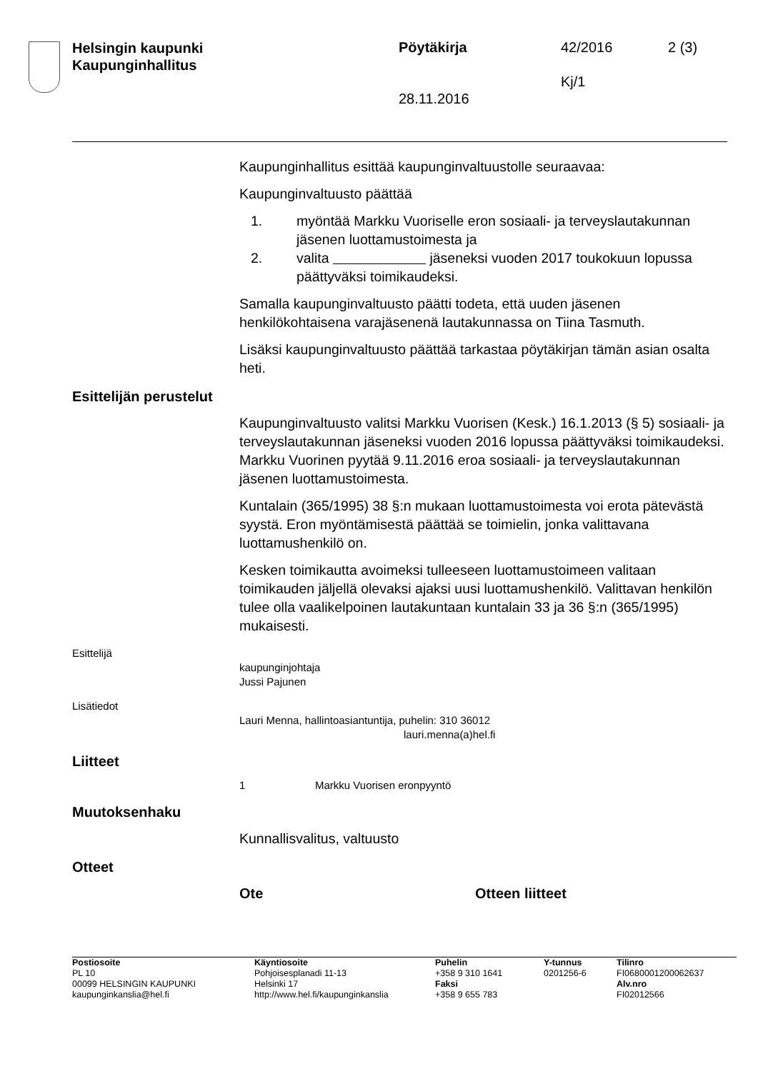Helsingin kaupunki
Kaupunginhallitus
Pöytäkirja 42/2016 2 (3)
Kj/1
28.11.2016
Kaupunginhallitus esittää kaupunginvaltuustolle seuraavaa:
Kaupunginvaltuusto päättää
1. myöntää Markku Vuoriselle eron sosiaali- ja terveyslautakunnan jäsenen luottamustoimesta ja
2. valita jäseneksi vuoden 2017 toukokuun lopussa päättyväksi toimikaudeksi.
Samalla kaupunginvaltuusto päätti todeta, että uuden jäsenen henkilökohtaisena varajäsenenä lautakunnassa on Tiina Tasmuth.
Lisäksi kaupunginvaltuusto päättää tarkastaa pöytäkirjan tämän asian osalta heti.
Esittelijän perustelut
Kaupunginvaltuusto valitsi Markku Vuorisen (Kesk.) 16.1.2013 (§ 5) sosiaali- ja terveyslautakunnan jäseneksi vuoden 2016 lopussa päättyväksi toimikaudeksi. Markku Vuorinen pyytää 9.11.2016 eroa sosiaali- ja terveyslautakunnan jäsenen luottamustoimesta.
Kuntalain (365/1995) 38 §:n mukaan luottamustoimesta voi erota pätevästä syystä. Eron myöntämisestä päättää se toimielin, jonka valittavana luottamushenkilö on.
Kesken toimikautta avoimeksi tulleeseen luottamustoimeen valitaan toimikauden jäljellä olevaksi ajaksi uusi luottamushenkilö. Valittavan henkilön tulee olla vaalikelpoinen lautakuntaan kuntalain 33 ja 36 §:n (365/1995) mukaisesti.
Esittelijä
kaupunginjohtaja
Jussi Pajunen
Lisätiedot
Lauri Menna, hallintoasiantuntija, puhelin: 310 36012
lauri.menna(a)hel.fi
Liitteet
1 Markku Vuorisen eronpyyntö
Muutoksenhaku
Kunnallisvalitus, valtuusto
Otteet
Ote Otteen liitteet
Postiosoite
PL 10
00099 HELSINGIN KAUPUNKI
kaupunginkanslia@hel.fi
Käyntiosoite
Pohjoisesplanadi 11-13
Helsinki 17
http://www.hel.fi/kaupunginkanslia
Puhelin
+358 9 310 1641
Faksi
+358 9 655 783
Y-tunnus
0201256-6
Tilinro
FI0680001200062637
Alv.nro
FI02012566